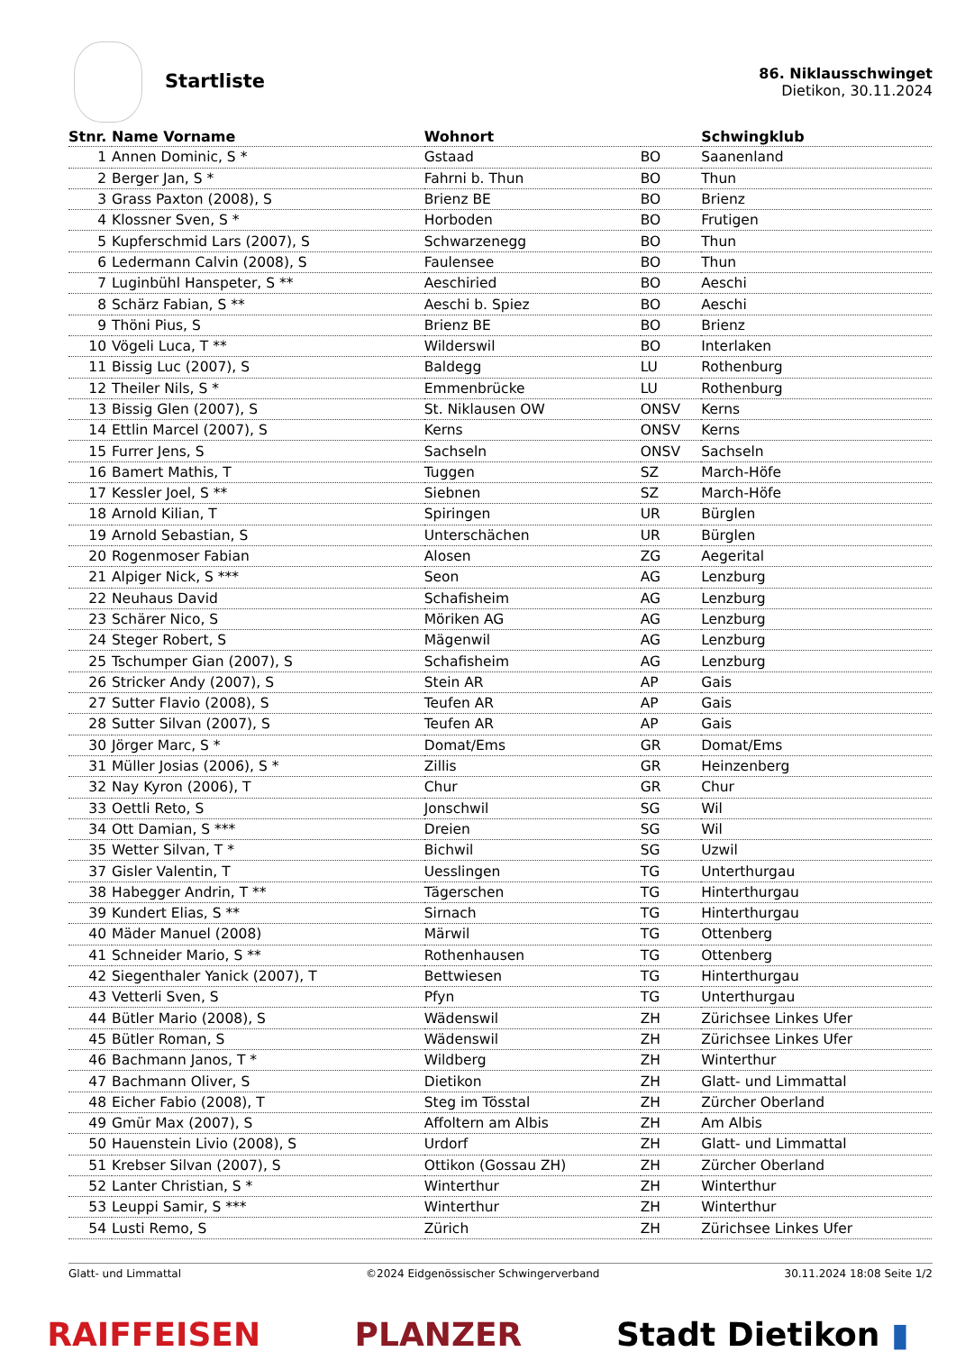Startliste
86. Niklausschwinget
Dietikon, 30.11.2024
| Stnr. | Name Vorname | Wohnort | | Schwingklub |
| --- | --- | --- | --- | --- |
| 1 | Annen Dominic, S * | Gstaad | BO | Saanenland |
| 2 | Berger Jan, S * | Fahrni b. Thun | BO | Thun |
| 3 | Grass Paxton (2008), S | Brienz BE | BO | Brienz |
| 4 | Klossner Sven, S * | Horboden | BO | Frutigen |
| 5 | Kupferschmid Lars (2007), S | Schwarzenegg | BO | Thun |
| 6 | Ledermann Calvin (2008), S | Faulensee | BO | Thun |
| 7 | Luginbühl Hanspeter, S ** | Aeschiried | BO | Aeschi |
| 8 | Schärz Fabian, S ** | Aeschi b. Spiez | BO | Aeschi |
| 9 | Thöni Pius, S | Brienz BE | BO | Brienz |
| 10 | Vögeli Luca, T ** | Wilderswil | BO | Interlaken |
| 11 | Bissig Luc (2007), S | Baldegg | LU | Rothenburg |
| 12 | Theiler Nils, S * | Emmenbrücke | LU | Rothenburg |
| 13 | Bissig Glen (2007), S | St. Niklausen OW | ONSV | Kerns |
| 14 | Ettlin Marcel (2007), S | Kerns | ONSV | Kerns |
| 15 | Furrer Jens, S | Sachseln | ONSV | Sachseln |
| 16 | Bamert Mathis, T | Tuggen | SZ | March-Höfe |
| 17 | Kessler Joel, S ** | Siebnen | SZ | March-Höfe |
| 18 | Arnold Kilian, T | Spiringen | UR | Bürglen |
| 19 | Arnold Sebastian, S | Unterschächen | UR | Bürglen |
| 20 | Rogenmoser Fabian | Alosen | ZG | Aegerital |
| 21 | Alpiger Nick, S *** | Seon | AG | Lenzburg |
| 22 | Neuhaus David | Schafisheim | AG | Lenzburg |
| 23 | Schärer Nico, S | Möriken AG | AG | Lenzburg |
| 24 | Steger Robert, S | Mägenwil | AG | Lenzburg |
| 25 | Tschumper Gian (2007), S | Schafisheim | AG | Lenzburg |
| 26 | Stricker Andy (2007), S | Stein AR | AP | Gais |
| 27 | Sutter Flavio (2008), S | Teufen AR | AP | Gais |
| 28 | Sutter Silvan (2007), S | Teufen AR | AP | Gais |
| 30 | Jörger Marc, S * | Domat/Ems | GR | Domat/Ems |
| 31 | Müller Josias (2006), S * | Zillis | GR | Heinzenberg |
| 32 | Nay Kyron (2006), T | Chur | GR | Chur |
| 33 | Oettli Reto, S | Jonschwil | SG | Wil |
| 34 | Ott Damian, S *** | Dreien | SG | Wil |
| 35 | Wetter Silvan, T * | Bichwil | SG | Uzwil |
| 37 | Gisler Valentin, T | Uesslingen | TG | Unterthurgau |
| 38 | Habegger Andrin, T ** | Tägerschen | TG | Hinterthurgau |
| 39 | Kundert Elias, S ** | Sirnach | TG | Hinterthurgau |
| 40 | Mäder Manuel (2008) | Märwil | TG | Ottenberg |
| 41 | Schneider Mario, S ** | Rothenhausen | TG | Ottenberg |
| 42 | Siegenthaler Yanick (2007), T | Bettwiesen | TG | Hinterthurgau |
| 43 | Vetterli Sven, S | Pfyn | TG | Unterthurgau |
| 44 | Bütler Mario (2008), S | Wädenswil | ZH | Zürichsee Linkes Ufer |
| 45 | Bütler Roman, S | Wädenswil | ZH | Zürichsee Linkes Ufer |
| 46 | Bachmann Janos, T * | Wildberg | ZH | Winterthur |
| 47 | Bachmann Oliver, S | Dietikon | ZH | Glatt- und Limmattal |
| 48 | Eicher Fabio (2008), T | Steg im Tösstal | ZH | Zürcher Oberland |
| 49 | Gmür Max (2007), S | Affoltern am Albis | ZH | Am Albis |
| 50 | Hauenstein Livio (2008), S | Urdorf | ZH | Glatt- und Limmattal |
| 51 | Krebser Silvan (2007), S | Ottikon (Gossau ZH) | ZH | Zürcher Oberland |
| 52 | Lanter Christian, S * | Winterthur | ZH | Winterthur |
| 53 | Leuppi Samir, S *** | Winterthur | ZH | Winterthur |
| 54 | Lusti Remo, S | Zürich | ZH | Zürichsee Linkes Ufer |
Glatt- und Limmattal ©2024 Eidgenössischer Schwingerverband 30.11.2024 18:08 Seite 1/2
RAIFFEISEN PLANZER Stadt Dietikon ▮